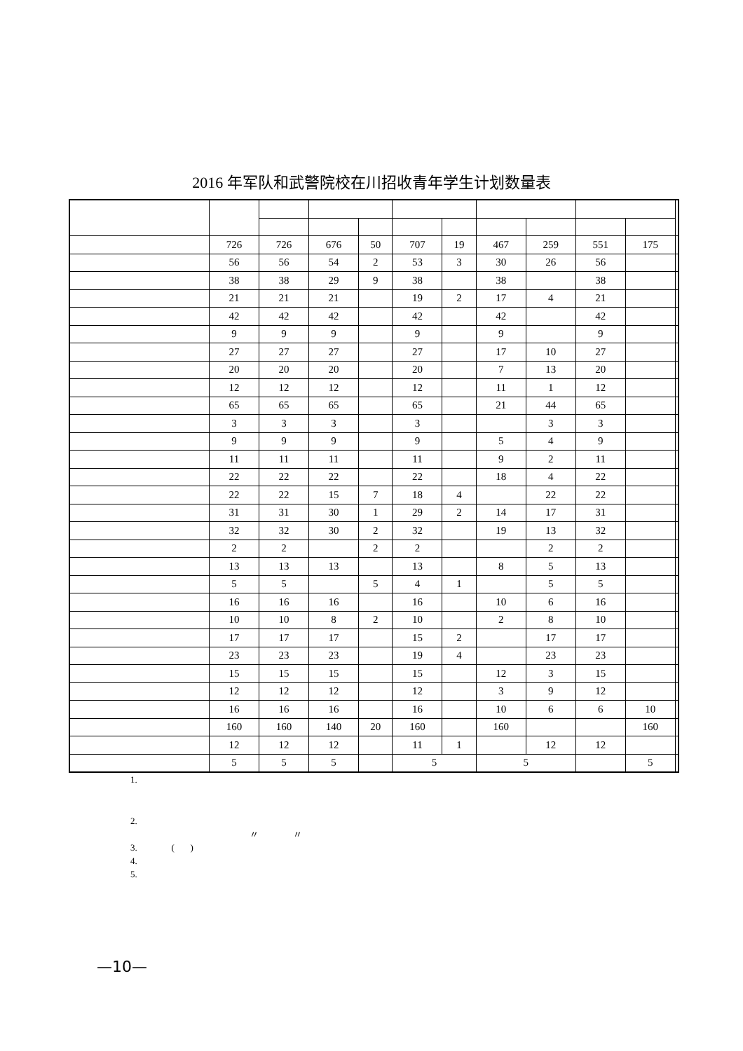2016 年军队和武警院校在川招收青年学生计划数量表
| | 726 | 726 | 676 | 50 | 707 | 19 | 467 | 259 | 551 | 175 | |
| | 56 | 56 | 54 | 2 | 53 | 3 | 30 | 26 | 56 | | |
| | 38 | 38 | 29 | 9 | 38 | | 38 | | 38 | | |
| | 21 | 21 | 21 | | 19 | 2 | 17 | 4 | 21 | | |
| | 42 | 42 | 42 | | 42 | | 42 | | 42 | | |
| | 9 | 9 | 9 | | 9 | | 9 | | 9 | | |
| | 27 | 27 | 27 | | 27 | | 17 | 10 | 27 | | |
| | 20 | 20 | 20 | | 20 | | 7 | 13 | 20 | | |
| | 12 | 12 | 12 | | 12 | | 11 | 1 | 12 | | |
| | 65 | 65 | 65 | | 65 | | 21 | 44 | 65 | | |
| | 3 | 3 | 3 | | 3 | | | 3 | 3 | | |
| | 9 | 9 | 9 | | 9 | | 5 | 4 | 9 | | |
| | 11 | 11 | 11 | | 11 | | 9 | 2 | 11 | | |
| | 22 | 22 | 22 | | 22 | | 18 | 4 | 22 | | |
| | 22 | 22 | 15 | 7 | 18 | 4 | | 22 | 22 | | |
| | 31 | 31 | 30 | 1 | 29 | 2 | 14 | 17 | 31 | | |
| | 32 | 32 | 30 | 2 | 32 | | 19 | 13 | 32 | | |
| | 2 | 2 | | 2 | 2 | | | 2 | 2 | | |
| | 13 | 13 | 13 | | 13 | | 8 | 5 | 13 | | |
| | 5 | 5 | | 5 | 4 | 1 | | 5 | 5 | | |
| | 16 | 16 | 16 | | 16 | | 10 | 6 | 16 | | |
| | 10 | 10 | 8 | 2 | 10 | | 2 | 8 | 10 | | |
| | 17 | 17 | 17 | | 15 | 2 | | 17 | 17 | | |
| | 23 | 23 | 23 | | 19 | 4 | | 23 | 23 | | |
| | 15 | 15 | 15 | | 15 | | 12 | 3 | 15 | | |
| | 12 | 12 | 12 | | 12 | | 3 | 9 | 12 | | |
| | 16 | 16 | 16 | | 16 | | 10 | 6 | 6 | 10 | |
| | 160 | 160 | 140 | 20 | 160 | | 160 | | | 160 | |
| | 12 | 12 | 12 | | 11 | 1 | | 12 | 12 | | |
| | 5 | 5 | 5 | | 5 | | 5 | | | 5 | |
1.
2.
〃 〃
3. ( )
4.
5.
—10—